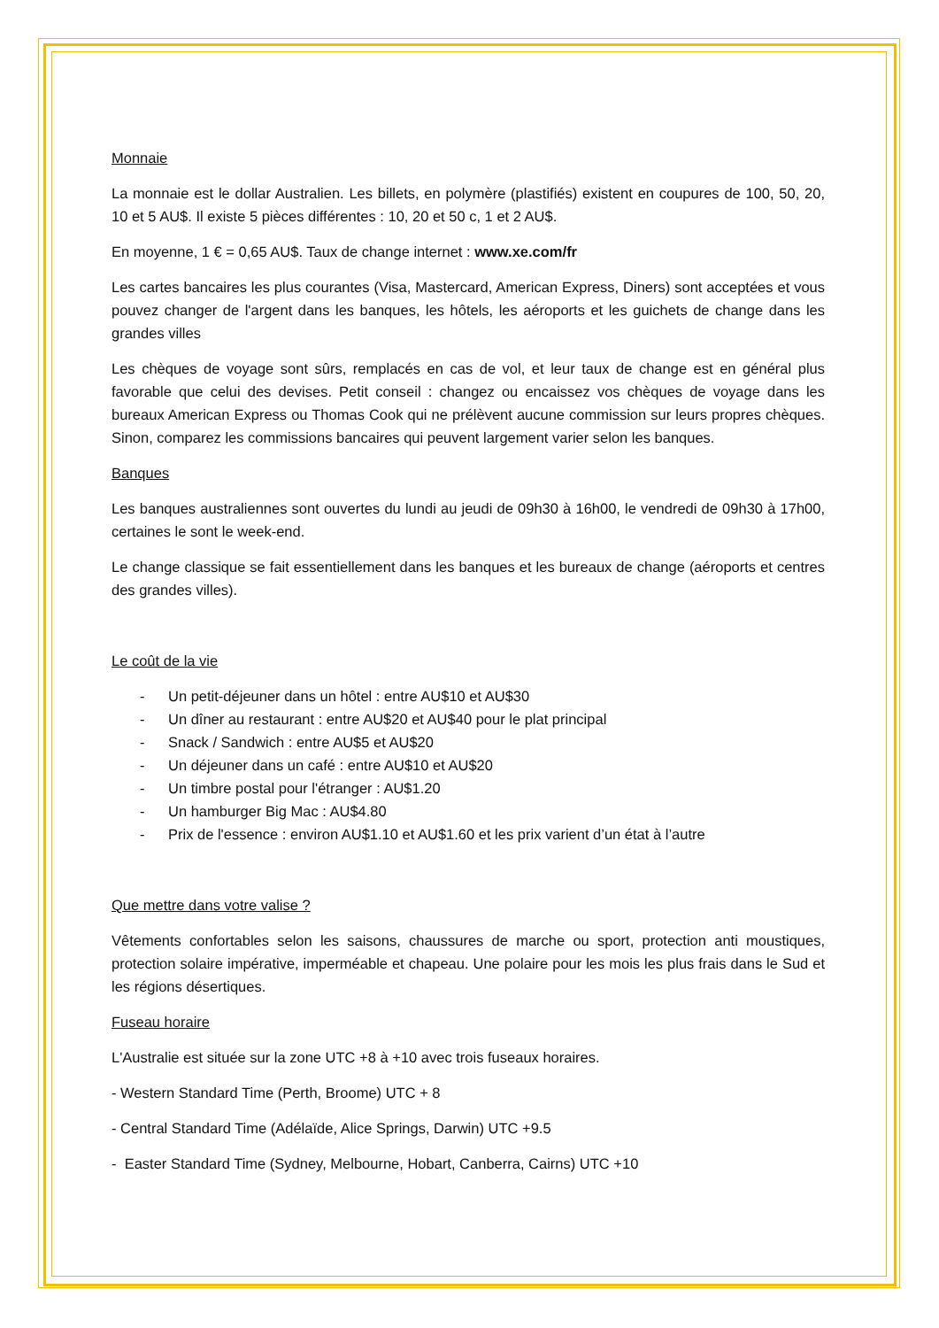Monnaie
La monnaie est le dollar Australien. Les billets, en polymère (plastifiés) existent en coupures de 100, 50, 20, 10 et 5 AU$. Il existe 5 pièces différentes : 10, 20 et 50 c, 1 et 2 AU$.
En moyenne, 1 € = 0,65 AU$. Taux de change internet : www.xe.com/fr
Les cartes bancaires les plus courantes (Visa, Mastercard, American Express, Diners) sont acceptées et vous pouvez changer de l'argent dans les banques, les hôtels, les aéroports et les guichets de change dans les grandes villes
Les chèques de voyage sont sûrs, remplacés en cas de vol, et leur taux de change est en général plus favorable que celui des devises. Petit conseil : changez ou encaissez vos chèques de voyage dans les bureaux American Express ou Thomas Cook qui ne prélèvent aucune commission sur leurs propres chèques. Sinon, comparez les commissions bancaires qui peuvent largement varier selon les banques.
Banques
Les banques australiennes sont ouvertes du lundi au jeudi de 09h30 à 16h00, le vendredi de 09h30 à 17h00, certaines le sont le week-end.
Le change classique se fait essentiellement dans les banques et les bureaux de change (aéroports et centres des grandes villes).
Le coût de la vie
- Un petit-déjeuner dans un hôtel : entre AU$10 et AU$30
- Un dîner au restaurant : entre AU$20 et AU$40 pour le plat principal
- Snack / Sandwich : entre AU$5 et AU$20
- Un déjeuner dans un café : entre AU$10 et AU$20
- Un timbre postal pour l'étranger : AU$1.20
- Un hamburger Big Mac : AU$4.80
- Prix de l'essence : environ AU$1.10 et AU$1.60 et les prix varient d’un état à l’autre
Que mettre dans votre valise ?
Vêtements confortables selon les saisons, chaussures de marche ou sport, protection anti moustiques, protection solaire impérative, imperméable et chapeau. Une polaire pour les mois les plus frais dans le Sud et les régions désertiques.
Fuseau horaire
L'Australie est située sur la zone UTC +8 à +10 avec trois fuseaux horaires.
- Western Standard Time (Perth, Broome) UTC + 8
- Central Standard Time (Adélaïde, Alice Springs, Darwin) UTC +9.5
- Easter Standard Time (Sydney, Melbourne, Hobart, Canberra, Cairns) UTC +10